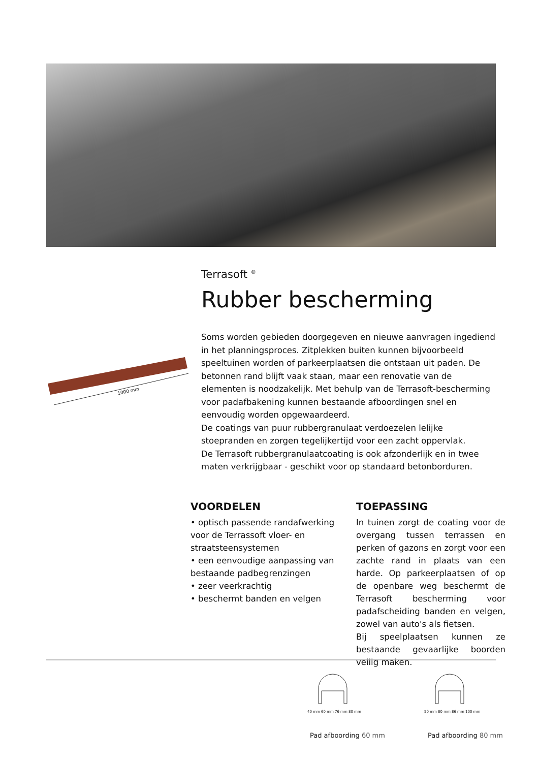1000 mm
Terrasoft <sup>®</sup>
Rubber bescherming
Soms worden gebieden doorgegeven en nieuwe aanvragen ingediend in het planningsproces. Zitplekken buiten kunnen bijvoorbeeld speeltuinen worden of parkeerplaatsen die ontstaan uit paden. De betonnen rand blijft vaak staan, maar een renovatie van de elementen is noodzakelijk. Met behulp van de Terrasoft-bescherming voor padafbakening kunnen bestaande afboordingen snel en eenvoudig worden opgewaardeerd.
De coatings van puur rubbergranulaat verdoezelen lelijke stoepranden en zorgen tegelijkertijd voor een zacht oppervlak.
De Terrasoft rubbergranulaatcoating is ook afzonderlijk en in twee maten verkrijgbaar - geschikt voor op standaard betonborduren.
VOORDELEN
• optisch passende randafwerking voor de Terrassoft vloer- en straatsteensystemen
• een eenvoudige aanpassing van bestaande padbegrenzingen
• zeer veerkrachtig
• beschermt banden en velgen
TOEPASSING
In tuinen zorgt de coating voor de overgang tussen terrassen en perken of gazons en zorgt voor een zachte rand in plaats van een harde. Op parkeerplaatsen of op de openbare weg beschermt de Terrasoft bescherming voor padafscheiding banden en velgen, zowel van auto's als fietsen.
Bij speelplaatsen kunnen ze bestaande gevaarlijke boorden veilig maken.
40 mm 60 mm 76 mm 80 mm 50 mm 80 mm 86 mm 100 mm
Pad afboording 60 mm Pad afboording 80 mm